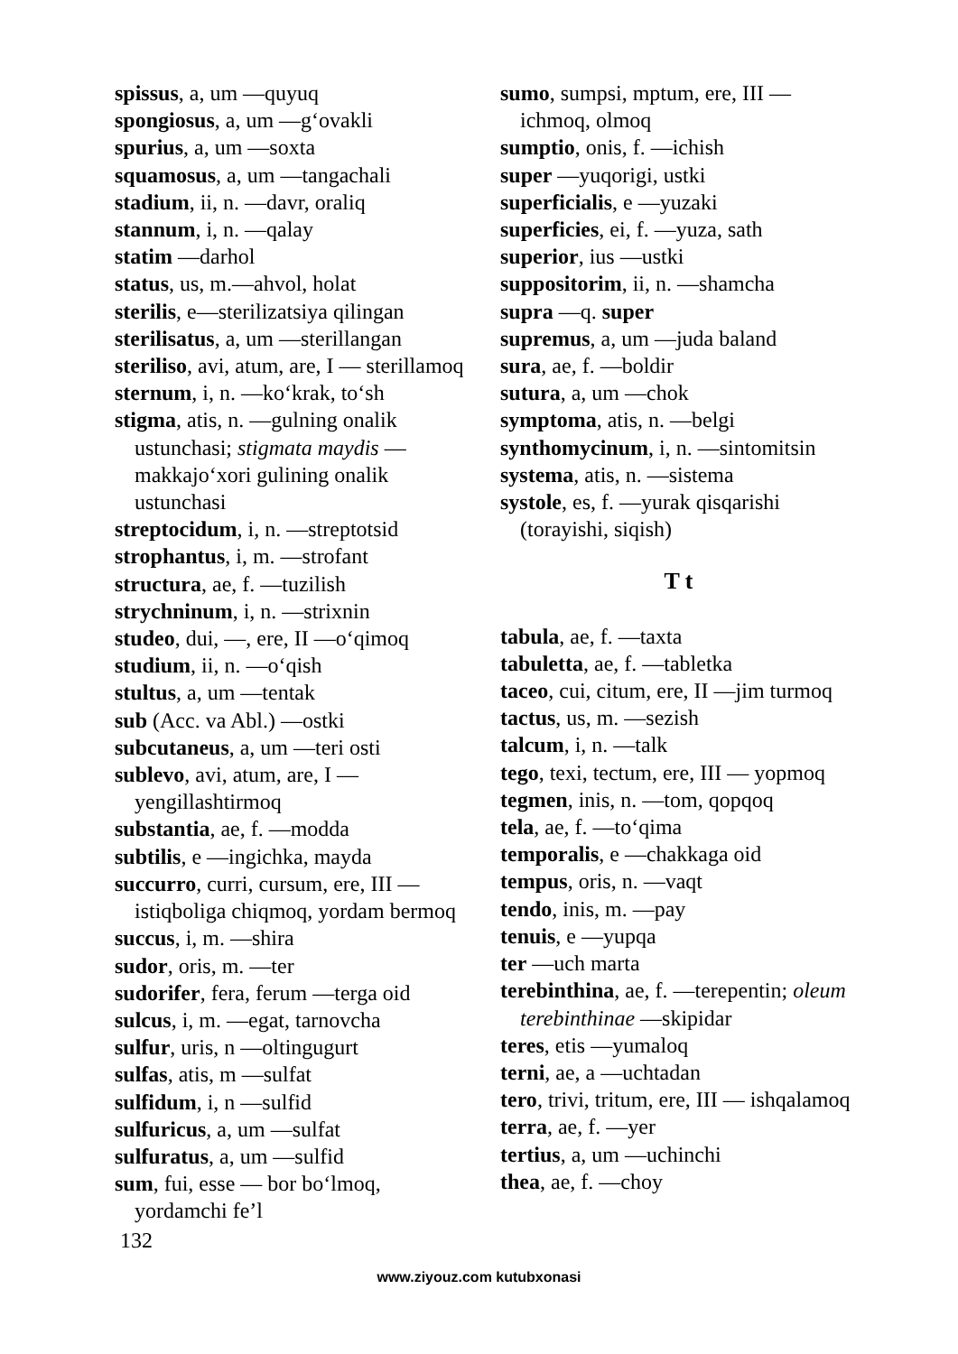spissus, a, um —quyuq
spongiosus, a, um —g‘ovakli
spurius, a, um —soxta
squamosus, a, um —tangachali
stadium, ii, n. —davr, oraliq
stannum, i, n. —qalay
statim —darhol
status, us, m.—ahvol, holat
sterilis, e—sterilizatsiya qilingan
sterilisatus, a, um —sterillangan
steriliso, avi, atum, are, I — sterillamoq
sternum, i, n. —ko‘krak, to‘sh
stigma, atis, n. —gulning onalik ustunchasi; stigmata maydis — makkajo‘xori gulining onalik ustunchasi
streptocidum, i, n. —streptotsid
strophantus, i, m. —strofant
structura, ae, f. —tuzilish
strychninum, i, n. —strixnin
studeo, dui, —, ere, II —o‘qimoq
studium, ii, n. —o‘qish
stultus, a, um —tentak
sub (Acc. va Abl.) —ostki
subcutaneus, a, um —teri osti
sublevo, avi, atum, are, I — yengillashtirmoq
substantia, ae, f. —modda
subtilis, e —ingichka, mayda
succurro, curri, cursum, ere, III — istiqboliga chiqmoq, yordam bermoq
succus, i, m. —shira
sudor, oris, m. —ter
sudorifer, fera, ferum —terga oid
sulcus, i, m. —egat, tarnovcha
sulfur, uris, n —oltingugurt
sulfas, atis, m —sulfat
sulfidum, i, n —sulfid
sulfuricus, a, um —sulfat
sulfuratus, a, um —sulfid
sum, fui, esse — bor bo‘lmoq, yordamchi fe’l
sumo, sumpsi, mptum, ere, III — ichmoq, olmoq
sumptio, onis, f. —ichish
super —yuqorigi, ustki
superficialis, e —yuzaki
superficies, ei, f. —yuza, sath
superior, ius —ustki
suppositorim, ii, n. —shamcha
supra —q. super
supremus, a, um —juda baland
sura, ae, f. —boldir
sutura, a, um —chok
symptoma, atis, n. —belgi
synthomycinum, i, n. —sintomitsin
systema, atis, n. —sistema
systole, es, f. —yurak qisqarishi (torayishi, siqish)
T t
tabula, ae, f. —taxta
tabuletta, ae, f. —tabletka
taceo, cui, citum, ere, II —jim turmoq
tactus, us, m. —sezish
talcum, i, n. —talk
tego, texi, tectum, ere, III — yopmoq
tegmen, inis, n. —tom, qopqoq
tela, ae, f. —to‘qima
temporalis, e —chakkaga oid
tempus, oris, n. —vaqt
tendo, inis, m. —pay
tenuis, e —yupqa
ter —uch marta
terebinthina, ae, f. —terepentin; oleum terebinthinae —skipidar
teres, etis —yumaloq
terni, ae, a —uchtadan
tero, trivi, tritum, ere, III — ishqalamoq
terra, ae, f. —yer
tertius, a, um —uchinchi
thea, ae, f. —choy
132
www.ziyouz.com kutubxonasi